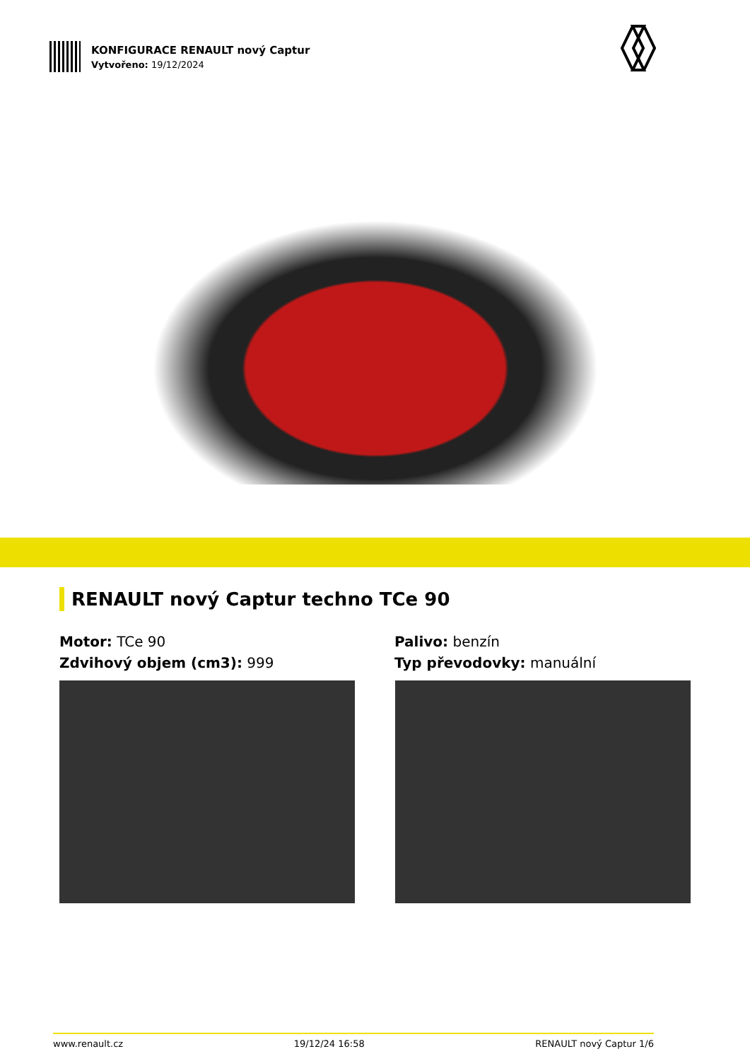KONFIGURACE RENAULT nový Captur
Vytvořeno: 19/12/2024
RENAULT nový Captur techno TCe 90
Motor: TCe 90
Zdvihový objem (cm3): 999
Palivo: benzín
Typ převodovky: manuální
www.renault.cz 19/12/24 16:58 RENAULT nový Captur 1/6